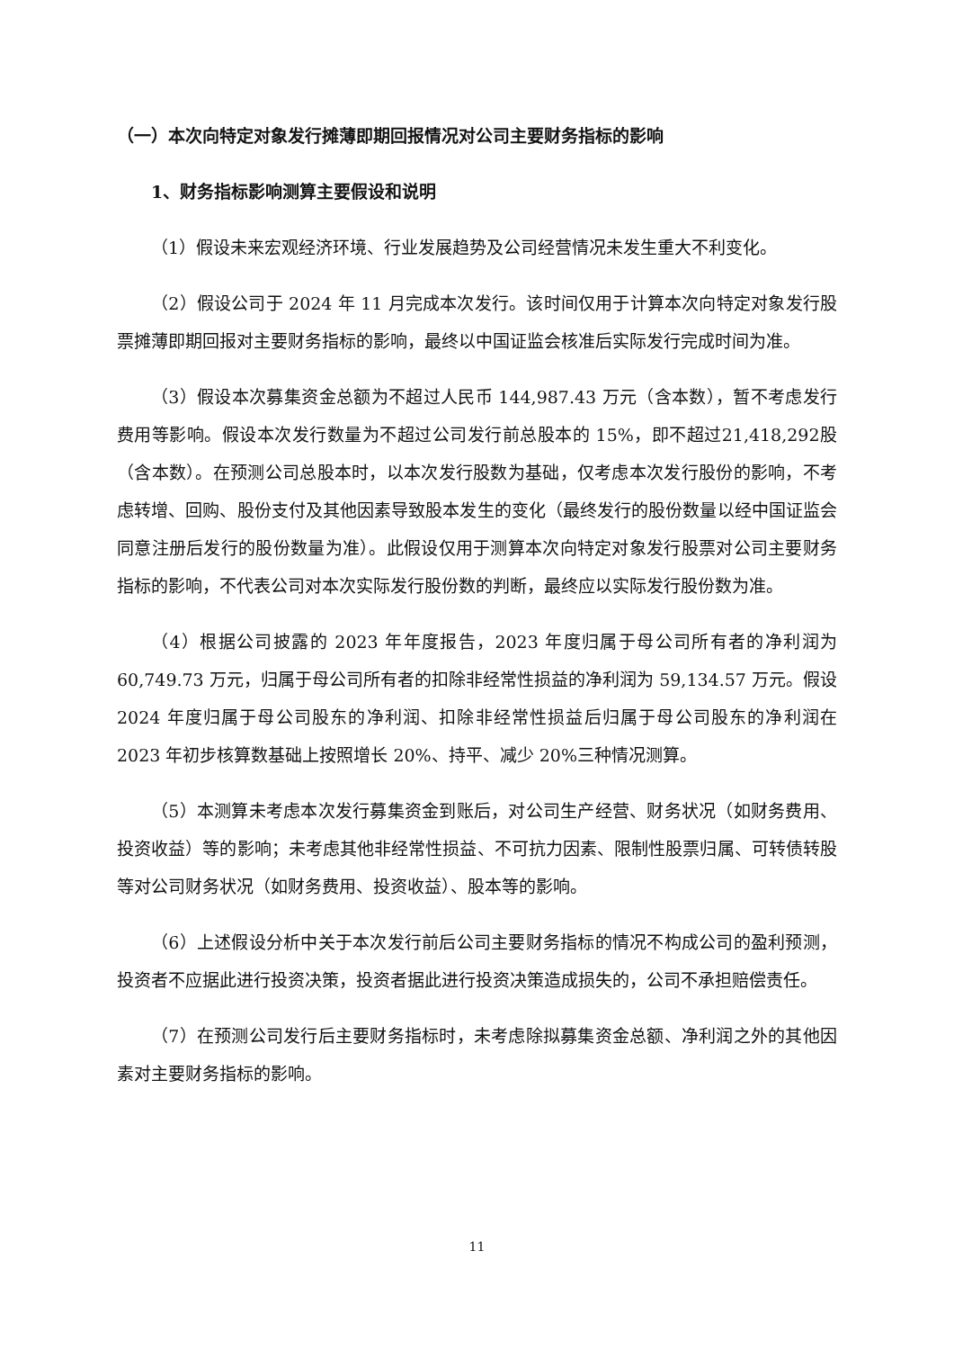（一）本次向特定对象发行摊薄即期回报情况对公司主要财务指标的影响
1、财务指标影响测算主要假设和说明
（1）假设未来宏观经济环境、行业发展趋势及公司经营情况未发生重大不利变化。
（2）假设公司于 2024 年 11 月完成本次发行。该时间仅用于计算本次向特定对象发行股票摊薄即期回报对主要财务指标的影响，最终以中国证监会核准后实际发行完成时间为准。
（3）假设本次募集资金总额为不超过人民币 144,987.43 万元（含本数），暂不考虑发行费用等影响。假设本次发行数量为不超过公司发行前总股本的 15%，即不超过21,418,292股（含本数）。在预测公司总股本时，以本次发行股数为基础，仅考虑本次发行股份的影响，不考虑转增、回购、股份支付及其他因素导致股本发生的变化（最终发行的股份数量以经中国证监会同意注册后发行的股份数量为准）。此假设仅用于测算本次向特定对象发行股票对公司主要财务指标的影响，不代表公司对本次实际发行股份数的判断，最终应以实际发行股份数为准。
（4）根据公司披露的 2023 年年度报告，2023 年度归属于母公司所有者的净利润为 60,749.73 万元，归属于母公司所有者的扣除非经常性损益的净利润为 59,134.57 万元。假设 2024 年度归属于母公司股东的净利润、扣除非经常性损益后归属于母公司股东的净利润在 2023 年初步核算数基础上按照增长 20%、持平、减少 20%三种情况测算。
（5）本测算未考虑本次发行募集资金到账后，对公司生产经营、财务状况（如财务费用、投资收益）等的影响；未考虑其他非经常性损益、不可抗力因素、限制性股票归属、可转债转股等对公司财务状况（如财务费用、投资收益）、股本等的影响。
（6）上述假设分析中关于本次发行前后公司主要财务指标的情况不构成公司的盈利预测，投资者不应据此进行投资决策，投资者据此进行投资决策造成损失的，公司不承担赔偿责任。
（7）在预测公司发行后主要财务指标时，未考虑除拟募集资金总额、净利润之外的其他因素对主要财务指标的影响。
11